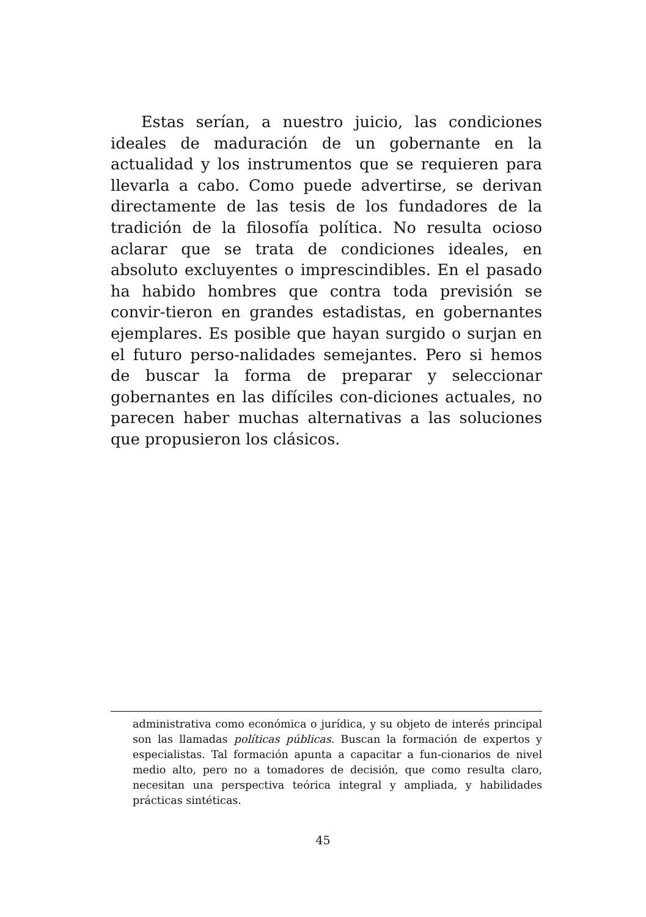Estas serían, a nuestro juicio, las condiciones ideales de maduración de un gobernante en la actualidad y los instrumentos que se requieren para llevarla a cabo. Como puede advertirse, se derivan directamente de las tesis de los fundadores de la tradición de la filosofía política. No resulta ocioso aclarar que se trata de condiciones ideales, en absoluto excluyentes o imprescindibles. En el pasado ha habido hombres que contra toda previsión se convir-tieron en grandes estadistas, en gobernantes ejemplares. Es posible que hayan surgido o surjan en el futuro perso-nalidades semejantes. Pero si hemos de buscar la forma de preparar y seleccionar gobernantes en las difíciles con-diciones actuales, no parecen haber muchas alternativas a las soluciones que propusieron los clásicos.
administrativa como económica o jurídica, y su objeto de interés principal son las llamadas políticas públicas. Buscan la formación de expertos y especialistas. Tal formación apunta a capacitar a fun-cionarios de nivel medio alto, pero no a tomadores de decisión, que como resulta claro, necesitan una perspectiva teórica integral y ampliada, y habilidades prácticas sintéticas.
45